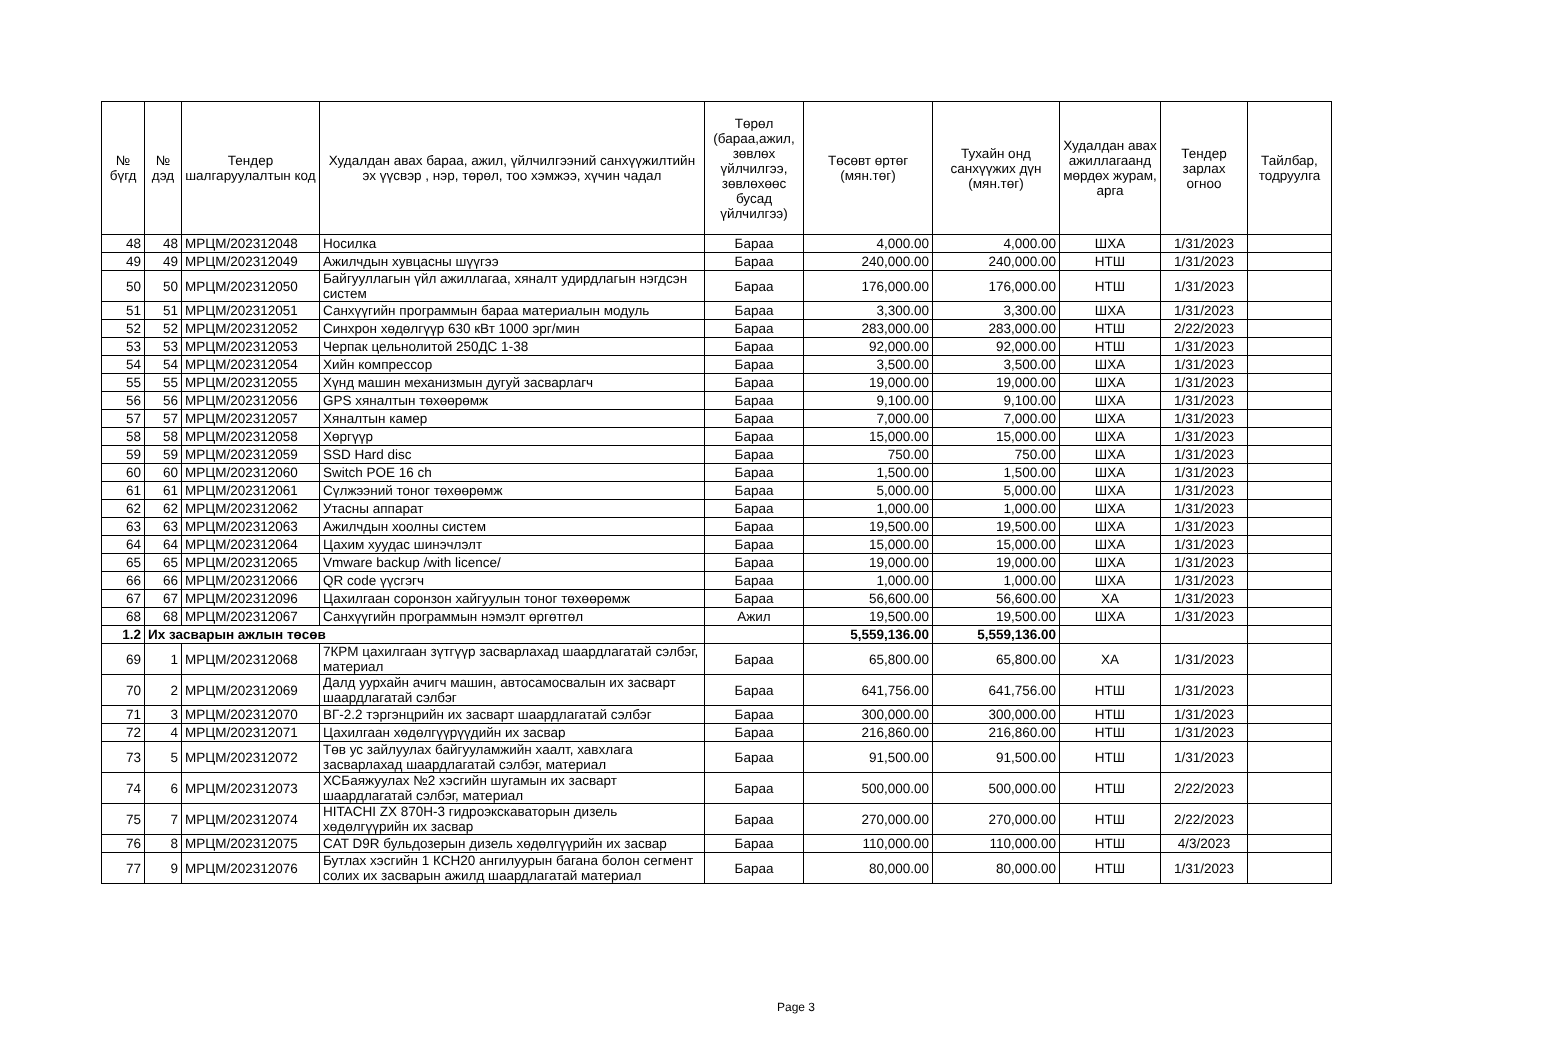| № бүгд | № дэд | Тендер шалгаруулалтын код | Худалдан авах бараа, ажил, үйлчилгээний санхүүжилтийн эх үүсвэр , нэр, төрөл, тоо хэмжээ, хүчин чадал | Төрөл (бараа,ажил, зөвлөх үйлчилгээ, зөвлөхөөс бусад үйлчилгээ) | Төсөвт өртөг (мян.төг) | Тухайн онд санхүүжих дүн (мян.төг) | Худалдан авах ажиллагаанд мөрдөх журам, арга | Тендер зарлах огноо | Тайлбар, тодруулга |
| --- | --- | --- | --- | --- | --- | --- | --- | --- | --- |
| 48 | 48 | МРЦМ/202312048 | Носилка | Бараа | 4,000.00 | 4,000.00 | ШХА | 1/31/2023 | |
| 49 | 49 | МРЦМ/202312049 | Ажилчдын хувцасны шүүгээ | Бараа | 240,000.00 | 240,000.00 | НТШ | 1/31/2023 | |
| 50 | 50 | МРЦМ/202312050 | Байгууллагын үйл ажиллагаа, хяналт удирдлагын нэгдсэн систем | Бараа | 176,000.00 | 176,000.00 | НТШ | 1/31/2023 | |
| 51 | 51 | МРЦМ/202312051 | Санхүүгийн программын бараа материалын модуль | Бараа | 3,300.00 | 3,300.00 | ШХА | 1/31/2023 | |
| 52 | 52 | МРЦМ/202312052 | Синхрон хөдөлгүүр 630 кВт 1000 эрг/мин | Бараа | 283,000.00 | 283,000.00 | НТШ | 2/22/2023 | |
| 53 | 53 | МРЦМ/202312053 | Черпак цельнолитой 250ДС 1-38 | Бараа | 92,000.00 | 92,000.00 | НТШ | 1/31/2023 | |
| 54 | 54 | МРЦМ/202312054 | Хийн компрессор | Бараа | 3,500.00 | 3,500.00 | ШХА | 1/31/2023 | |
| 55 | 55 | МРЦМ/202312055 | Хүнд машин механизмын дугуй засварлагч | Бараа | 19,000.00 | 19,000.00 | ШХА | 1/31/2023 | |
| 56 | 56 | МРЦМ/202312056 | GPS хяналтын төхөөрөмж | Бараа | 9,100.00 | 9,100.00 | ШХА | 1/31/2023 | |
| 57 | 57 | МРЦМ/202312057 | Хяналтын камер | Бараа | 7,000.00 | 7,000.00 | ШХА | 1/31/2023 | |
| 58 | 58 | МРЦМ/202312058 | Хөргүүр | Бараа | 15,000.00 | 15,000.00 | ШХА | 1/31/2023 | |
| 59 | 59 | МРЦМ/202312059 | SSD Hard disc | Бараа | 750.00 | 750.00 | ШХА | 1/31/2023 | |
| 60 | 60 | МРЦМ/202312060 | Switch POE 16 ch | Бараа | 1,500.00 | 1,500.00 | ШХА | 1/31/2023 | |
| 61 | 61 | МРЦМ/202312061 | Сүлжээний тоног төхөөрөмж | Бараа | 5,000.00 | 5,000.00 | ШХА | 1/31/2023 | |
| 62 | 62 | МРЦМ/202312062 | Утасны аппарат | Бараа | 1,000.00 | 1,000.00 | ШХА | 1/31/2023 | |
| 63 | 63 | МРЦМ/202312063 | Ажилчдын хоолны систем | Бараа | 19,500.00 | 19,500.00 | ШХА | 1/31/2023 | |
| 64 | 64 | МРЦМ/202312064 | Цахим хуудас шинэчлэлт | Бараа | 15,000.00 | 15,000.00 | ШХА | 1/31/2023 | |
| 65 | 65 | МРЦМ/202312065 | Vmware backup /with licence/ | Бараа | 19,000.00 | 19,000.00 | ШХА | 1/31/2023 | |
| 66 | 66 | МРЦМ/202312066 | QR code үүсгэгч | Бараа | 1,000.00 | 1,000.00 | ШХА | 1/31/2023 | |
| 67 | 67 | МРЦМ/202312096 | Цахилгаан соронзон хайгуулын тоног төхөөрөмж | Бараа | 56,600.00 | 56,600.00 | ХА | 1/31/2023 | |
| 68 | 68 | МРЦМ/202312067 | Санхүүгийн программын нэмэлт өргөтгөл | Ажил | 19,500.00 | 19,500.00 | ШХА | 1/31/2023 | |
| 1.2 | Их засварын ажлын төсөв | | | | 5,559,136.00 | 5,559,136.00 | | | |
| 69 | 1 | МРЦМ/202312068 | 7КРМ цахилгаан зүтгүүр засварлахад шаардлагатай сэлбэг, материал | Бараа | 65,800.00 | 65,800.00 | ХА | 1/31/2023 | |
| 70 | 2 | МРЦМ/202312069 | Далд уурхайн ачигч машин, автосамосвалын их засварт шаардлагатай сэлбэг | Бараа | 641,756.00 | 641,756.00 | НТШ | 1/31/2023 | |
| 71 | 3 | МРЦМ/202312070 | ВГ-2.2 тэргэнцрийн их засварт шаардлагатай сэлбэг | Бараа | 300,000.00 | 300,000.00 | НТШ | 1/31/2023 | |
| 72 | 4 | МРЦМ/202312071 | Цахилгаан хөдөлгүүрүүдийн их засвар | Бараа | 216,860.00 | 216,860.00 | НТШ | 1/31/2023 | |
| 73 | 5 | МРЦМ/202312072 | Төв ус зайлуулах байгууламжийн хаалт, хавхлага засварлахад шаардлагатай сэлбэг, материал | Бараа | 91,500.00 | 91,500.00 | НТШ | 1/31/2023 | |
| 74 | 6 | МРЦМ/202312073 | ХСБаяжуулах №2 хэсгийн шугамын их засварт шаардлагатай сэлбэг, материал | Бараа | 500,000.00 | 500,000.00 | НТШ | 2/22/2023 | |
| 75 | 7 | МРЦМ/202312074 | HITACHI ZX 870H-3 гидроэкскаваторын дизель хөдөлгүүрийн их засвар | Бараа | 270,000.00 | 270,000.00 | НТШ | 2/22/2023 | |
| 76 | 8 | МРЦМ/202312075 | CAT D9R бульдозерын дизель хөдөлгүүрийн их засвар | Бараа | 110,000.00 | 110,000.00 | НТШ | 4/3/2023 | |
| 77 | 9 | МРЦМ/202312076 | Бутлах хэсгийн 1 КСН20 ангилуурын багана болон сегмент солих их засварын ажилд шаардлагатай материал | Бараа | 80,000.00 | 80,000.00 | НТШ | 1/31/2023 | |
Page 3